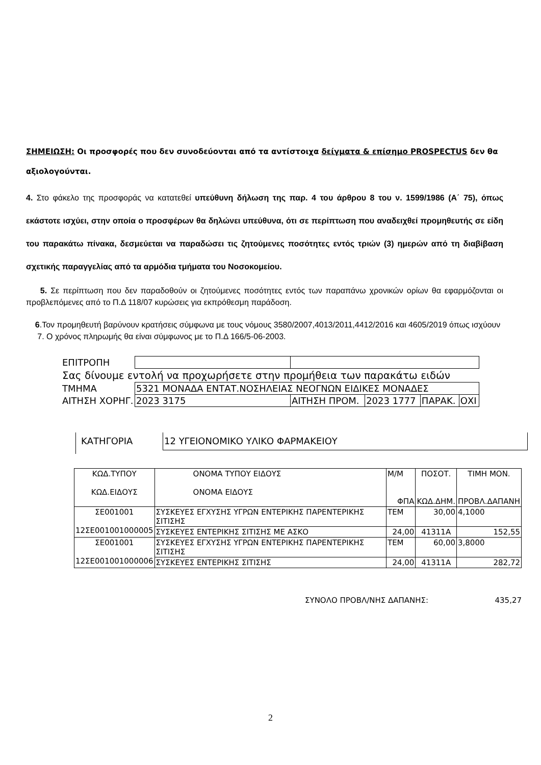ΣΗΜΕΙΩΣΗ: Οι προσφορές που δεν συνοδεύονται από τα αντίστοιχα δείγματα & επίσημο PROSPECTUS δεν θα αξιολογούνται.
4. Στο φάκελο της προσφοράς να κατατεθεί υπεύθυνη δήλωση της παρ. 4 του άρθρου 8 του ν. 1599/1986 (Α΄ 75), όπως εκάστοτε ισχύει, στην οποία ο προσφέρων θα δηλώνει υπεύθυνα, ότι σε περίπτωση που αναδειχθεί προμηθευτής σε είδη του παρακάτω πίνακα, δεσμεύεται να παραδώσει τις ζητούμενες ποσότητες εντός τριών (3) ημερών από τη διαβίβαση σχετικής παραγγελίας από τα αρμόδια τμήματα του Νοσοκομείου.
5. Σε περίπτωση που δεν παραδοθούν οι ζητούμενες ποσότητες εντός των παραπάνω χρονικών ορίων θα εφαρμόζονται οι προβλεπόμενες από το Π.Δ 118/07 κυρώσεις για εκπρόθεσμη παράδοση.
6.Τον προμηθευτή βαρύνουν κρατήσεις σύμφωνα με τους νόμους 3580/2007,4013/2011,4412/2016 και 4605/2019 όπως ισχύουν
7. Ο χρόνος πληρωμής θα είναι σύμφωνος με το Π.Δ 166/5-06-2003.
| ΕΠΙΤΡΟΠΗ | | | | | |
| Σας δίνουμε εντολή να προχωρήσετε στην προμήθεια των παρακάτω ειδών | | | | | |
| ΤΜΗΜΑ | 5321 ΜΟΝΑΔΑ ΕΝΤΑΤ.ΝΟΣΗΛΕΙΑΣ ΝΕΟΓΝΩΝ ΕΙΔΙΚΕΣ ΜΟΝΑΔΕΣ | | | | |
| ΑΙΤΗΣΗ ΧΟΡΗΓ. | 2023 3175 | ΑΙΤΗΣΗ ΠΡΟΜ. | 2023 1777 | ΠΑΡΑΚ. | ΟΧΙ |
ΚΑΤΗΓΟΡΙΑ 12 ΥΓΕΙΟΝΟΜΙΚΟ ΥΛΙΚΟ ΦΑΡΜΑΚΕΙΟΥ
| ΚΩΔ.ΤΥΠΟΥ ΚΩΔ.ΕΙΔΟΥΣ | ΟΝΟΜΑ ΤΥΠΟΥ ΕΙΔΟΥΣ ΟΝΟΜΑ ΕΙΔΟΥΣ | Μ/Μ ΦΠΑ | ΠΟΣΟΤ. ΚΩΔ.ΔΗΜ. | ΤΙΜΗ ΜΟΝ. ΠΡΟΒΛ.ΔΑΠΑΝΗ |
| ΣΕ001001 12ΣΕ001001000005 | ΣΥΣΚΕΥΕΣ ΕΓΧΥΣΗΣ ΥΓΡΩΝ ΕΝΤΕΡΙΚΗΣ ΠΑΡΕΝΤΕΡΙΚΗΣ ΣΙΤΙΣΗΣ | ΤΕΜ | 30,00 | 4,1000 |
| | ΣΥΣΚΕΥΕΣ ΕΝΤΕΡΙΚΗΣ ΣΙΤΙΣΗΣ ΜΕ ΑΣΚΟ | 24,00 | 41311A | 152,55 |
| ΣΕ001001 12ΣΕ001001000006 | ΣΥΣΚΕΥΕΣ ΕΓΧΥΣΗΣ ΥΓΡΩΝ ΕΝΤΕΡΙΚΗΣ ΠΑΡΕΝΤΕΡΙΚΗΣ ΣΙΤΙΣΗΣ | ΤΕΜ | 60,00 | 3,8000 |
| | ΣΥΣΚΕΥΕΣ ΕΝΤΕΡΙΚΗΣ ΣΙΤΙΣΗΣ | 24,00 | 41311A | 282,72 |
ΣΥΝΟΛΟ ΠΡΟΒΛ/ΝΗΣ ΔΑΠΑΝΗΣ: 435,27
2